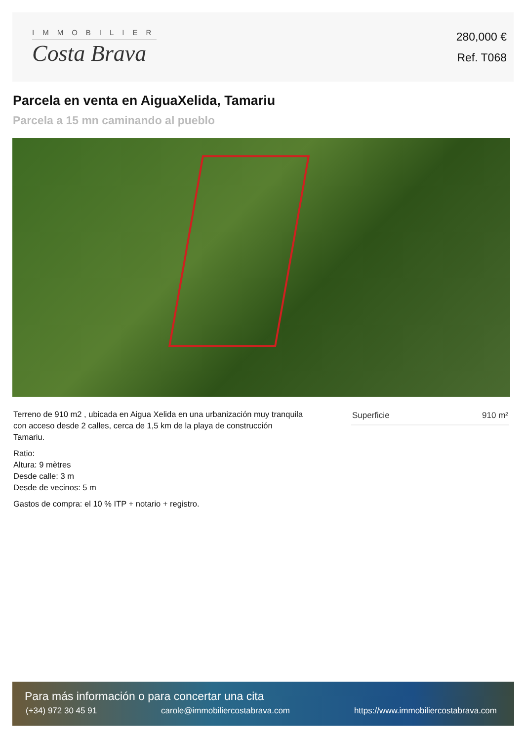IMMOBILIER
Costa Brava
280,000 €
Ref. T068
Parcela en venta en AiguaXelida, Tamariu
Parcela a 15 mn caminando al pueblo
Terreno de 910 m2 , ubicada en Aigua Xelida en una urbanización muy tranquila con acceso desde 2 calles, cerca de 1,5 km de la playa de construcción Tamariu.
Ratio:
Altura: 9 mètres
Desde calle: 3 m
Desde de vecinos: 5 m
Gastos de compra: el 10 % ITP + notario + registro.
| Superficie | 910 m² |
Para más información o para concertar una cita
(+34) 972 30 45 91 carole@immobiliercostabrava.com https://www.immobiliercostabrava.com